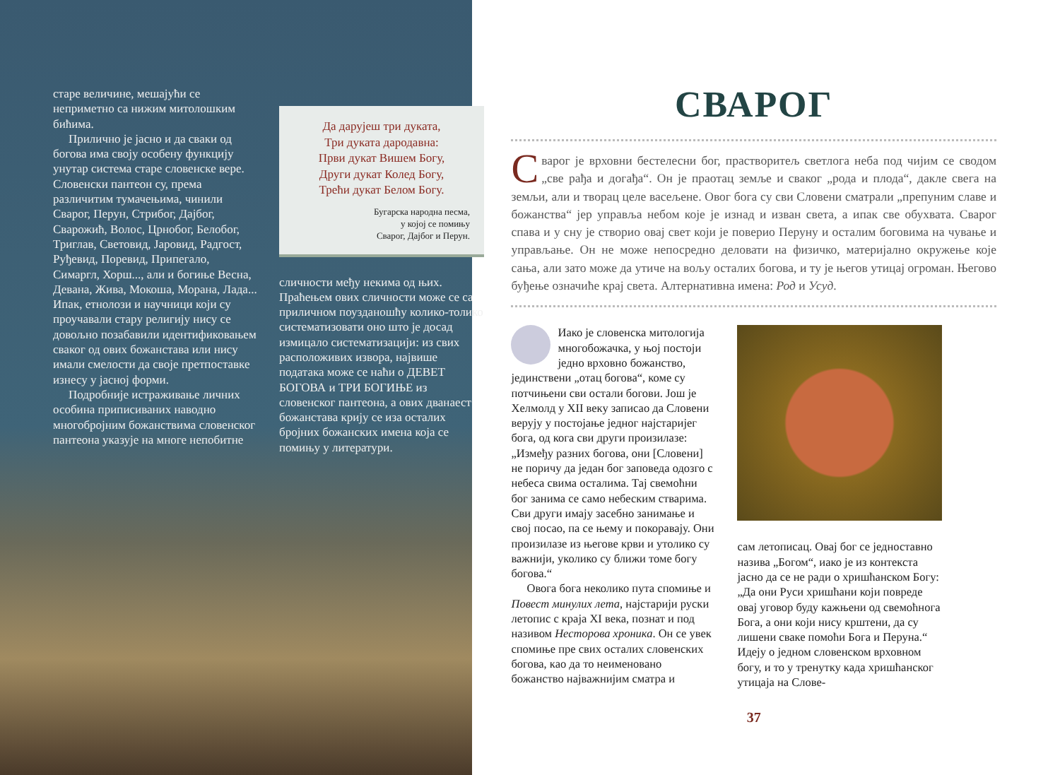старе величине, мешајући се неприметно са нижим митолошким бићима.
Прилично је јасно и да сваки од богова има своју особену функцију унутар система старе словенске вере. Словенски пантеон су, према различитим тумачењима, чинили Сварог, Перун, Стрибог, Дајбог, Сварожић, Волос, Црнобог, Белобог, Триглав, Световид, Јаровид, Радгост, Руђевид, Поревид, Припегало, Симаргл, Хорш..., али и богиње Весна, Девана, Жива, Мокоша, Морана, Лада... Ипак, етнолози и научници који су проучавали стару религију нису се довољно позабавили идентификовањем сваког од ових божанстава или нису имали смелости да своје претпоставке изнесу у јасној форми.
Подробније истраживање личних особина приписиваних наводно многобројним божанствима словенског пантеона указује на многе непобитне
Да дарујеш три дуката,
Три дуката дародавна:
Први дукат Вишем Богу,
Други дукат Колед Богу,
Трећи дукат Белом Богу.
Бугарска народна песма,
у којој се помињу
Сварог, Дајбог и Перун.
сличности међу некима од њих. Праћењем ових сличности може се са приличном поузданошћу колико-толико систематизовати оно што је досад измицало систематизацији: из свих расположивих извора, највише података може се наћи о ДЕВЕТ БОГОВА и ТРИ БОГИЊЕ из словенског пантеона, а ових дванаест божанстава крију се иза осталих бројних божанских имена која се помињу у литератури.
СВАРОГ
Сварог је врховни бестелесни бог, праствoритељ светлога неба под чијим се сводом „све рађа и догађа“. Он је праотац земље и сваког „рода и плода“, дакле свега на земљи, али и творац целе васељене. Овог бога су сви Словени сматрали „препуним славе и божанства“ јер управља небом које је изнад и изван света, а ипак све обухвата. Сварог спава и у сну је створио овај свет који је поверио Перуну и осталим боговима на чување и управљање. Он не може непосредно деловати на физичко, материјално окружење које сања, али зато може да утиче на вољу осталих богова, и ту је његов утицај огроман. Његово буђење означиће крај света. Алтернативна имена: Род и Усуд.
Иако је словенска митологија многобожачка, у њој постоји једно врховно божанство, јединствени „отац богова“, коме су потчињени сви остали богови. Још је Хелмолд у XII веку записао да Словени верују у постојање једног најстаријег бога, од кога сви други произилазе: „Између разних богова, они [Словени] не поричу да један бог заповеда одозго с небеса свима осталима. Тај свемоћни бог занима се само небеским стварима. Сви други имају засебно занимање и свој посао, па се њему и покоравају. Они произилазе из његове крви и утолико су важнији, уколико су ближи томе богу богова.“
Овога бога неколико пута спомиње и Повест минулих лета, најстарији руски летопис с краја XI века, познат и под називом Несторова хроника. Он се увек спомиње пре свих осталих словенских богова, као да то неименовано божанство најважнијим сматра и
сам летописац. Овај бог се једноставно назива „Богом“, иако је из контекста јасно да се не ради о хришћанском Богу: „Да они Руси хришћани који повреде овај уговор буду кажњени од свемоћнога Бога, а они који нису крштени, да су лишени сваке помоћи Бога и Перуна.“ Идеју о једном словенском врховном богу, и то у тренутку када хришћанског утицаја на Слове-
37